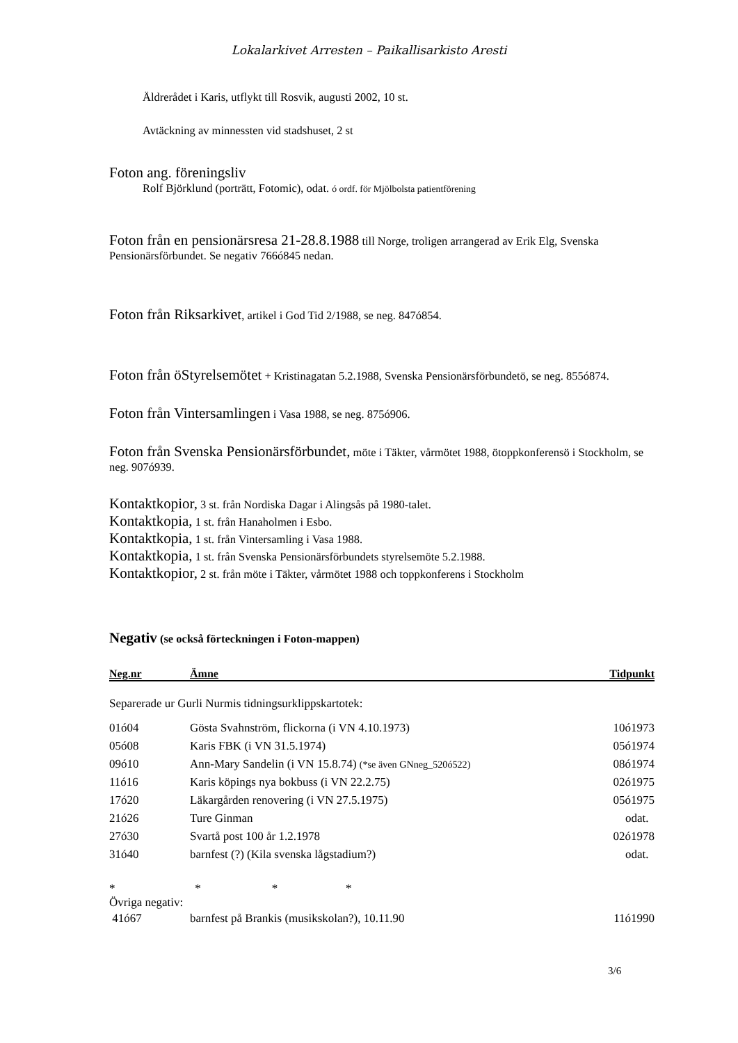Lokalarkivet Arresten – Paikallisarkisto Aresti
Äldrerådet i Karis, utflykt till Rosvik, augusti 2002, 10 st.
Avtäckning av minnessten vid stadshuset, 2 st
Foton ang. föreningsliv
Rolf Björklund (porträtt, Fotomic), odat. ó ordf. för Mjölbolsta patientförening
Foton från en pensionärsresa 21-28.8.1988 till Norge, troligen arrangerad av Erik Elg, Svenska Pensionärsförbundet. Se negativ 766ó845 nedan.
Foton från Riksarkivet, artikel i God Tid 2/1988, se neg. 847ó854.
Foton från öStyrelsemötet + Kristinagatan 5.2.1988, Svenska Pensionärsförbundetö, se neg. 855ó874.
Foton från Vintersamlingen i Vasa 1988, se neg. 875ó906.
Foton från Svenska Pensionärsförbundet, möte i Täkter, vårmötet 1988, ötoppkonferensö i Stockholm, se neg. 907ó939.
Kontaktkopior, 3 st. från Nordiska Dagar i Alingsås på 1980-talet.
Kontaktkopia, 1 st. från Hanaholmen i Esbo.
Kontaktkopia, 1 st. från Vintersamling i Vasa 1988.
Kontaktkopia, 1 st. från Svenska Pensionärsförbundets styrelsemöte 5.2.1988.
Kontaktkopior, 2 st. från möte i Täkter, vårmötet 1988 och toppkonferens i Stockholm
Negativ (se också förteckningen i Foton-mappen)
| Neg.nr | Ämne | Tidpunkt |
| --- | --- | --- |
Separerade ur Gurli Nurmis tidningsurklippskartotek:
| 01ó04 | Gösta Svahnström, flickorna (i VN 4.10.1973) | 10ó1973 |
| 05ó08 | Karis FBK (i VN 31.5.1974) | 05ó1974 |
| 09ó10 | Ann-Mary Sandelin (i VN 15.8.74) (*se även GNneg_520ó522) | 08ó1974 |
| 11ó16 | Karis köpings nya bokbuss (i VN 22.2.75) | 02ó1975 |
| 17ó20 | Läkargården renovering (i VN 27.5.1975) | 05ó1975 |
| 21ó26 | Ture Ginman | odat. |
| 27ó30 | Svartå post 100 år 1.2.1978 | 02ó1978 |
| 31ó40 | barnfest (?) (Kila svenska lågstadium?) | odat. |
* * * *
Övriga negativ:
| 41ó67 | barnfest på Brankis (musikskolan?), 10.11.90 | 11ó1990 |
3/6